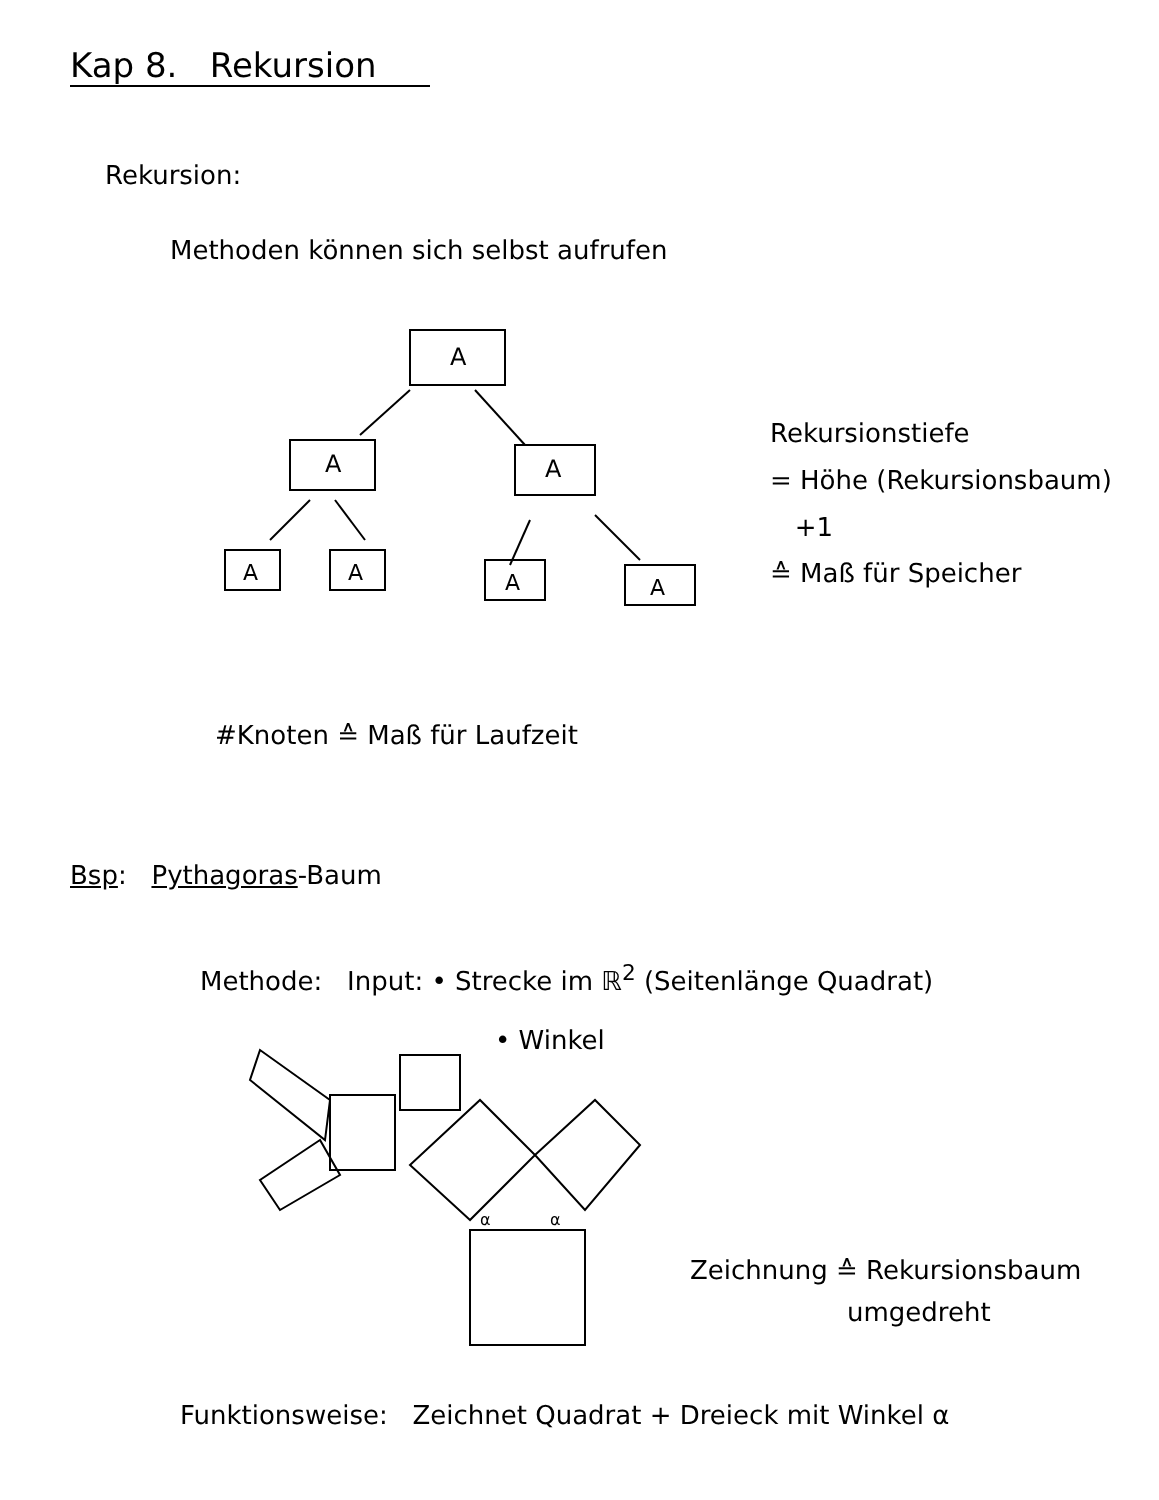Kap 8. Rekursion
Rekursion:
Methoden können sich selbst aufrufen
A
A
A
A
A
A
A
Rekursionstiefe
= Höhe (Rekursionsbaum)
+1
≙ Maß für Speicher
#Knoten ≙ Maß für Laufzeit
Bsp: Pythagoras-Baum
Methode: Input: • Strecke im ℝ<sup>2</sup> (Seitenlänge Quadrat)
• Winkel
α
α
Zeichnung ≙ Rekursionsbaum
umgedreht
Funktionsweise: Zeichnet Quadrat + Dreieck mit Winkel α